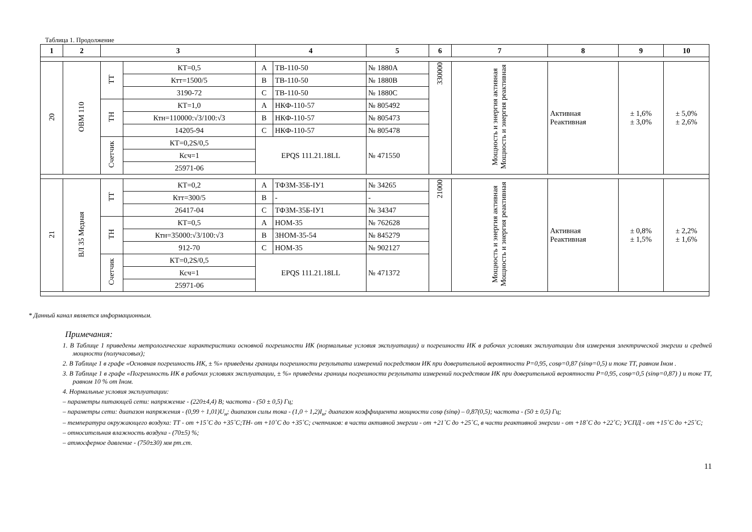Таблица 1. Продолжение
| 1 | 2 | 3 | | 4 | | 5 | 6 | 7 | 8 | 9 | 10 |
| --- | --- | --- | --- | --- | --- | --- | --- | --- | --- | --- | --- |
| 20 | ОВМ 110 | ТТ | КТ=0,5 | A | ТВ-110-50 | № 1880A | 330000 | Мощность и энергия активная Мощность и энергия реактивная | Активная Реактивная | ± 1,6% ± 3,0% | ± 5,0% ± 2,6% |
| | | | Ктт=1500/5 | B | ТВ-110-50 | № 1880B | | | | | |
| | | | 3190-72 | C | ТВ-110-50 | № 1880C | | | | | |
| | | ТН | КТ=1,0 | A | НКФ-110-57 | № 805492 | | | | | |
| | | | Ктн=110000:√3/100:√3 | B | НКФ-110-57 | № 805473 | | | | | |
| | | | 14205-94 | C | НКФ-110-57 | № 805478 | | | | | |
| | | Счетчик | КТ=0,2S/0,5 | EPQS 111.21.18LL | | № 471550 | | | | | |
| | | | Ксч=1 | | | | | | | | |
| | | | 25971-06 | | | | | | | | |
| 21 | ВЛ 35 Медная | ТТ | КТ=0,2 | A | ТФЗМ-35Б-IУ1 | № 34265 | 21000 | Мощность и энергия активная Мощность и энергия реактивная | Активная Реактивная | ± 0,8% ± 1,5% | ± 2,2% ± 1,6% |
| | | | Ктт=300/5 | B | - | - | | | | | |
| | | | 26417-04 | C | ТФЗМ-35Б-IУ1 | № 34347 | | | | | |
| | | ТН | КТ=0,5 | A | НОМ-35 | № 762628 | | | | | |
| | | | Ктн=35000:√3/100:√3 | B | ЗНОМ-35-54 | № 845279 | | | | | |
| | | | 912-70 | C | НОМ-35 | № 902127 | | | | | |
| | | Счетчик | КТ=0,2S/0,5 | EPQS 111.21.18LL | | № 471372 | | | | | |
| | | | Ксч=1 | | | | | | | | |
| | | | 25971-06 | | | | | | | | |
* Данный канал является информационным.
Примечания:
1. В Таблице 1 приведены метрологические характеристики основной погрешности ИК (нормальные условия эксплуатации) и погрешности ИК в рабочих условиях эксплуатации для измерения электрической энергии и средней мощности (получасовых);
2. В Таблице 1 в графе «Основная погрешность ИК, ± %» приведены границы погрешности результата измерений посредством ИК при доверительной вероятности P=0,95, cosφ=0,87 (sinφ=0,5) и токе ТТ, равном Iном .
3. В Таблице 1 в графе «Погрешность ИК в рабочих условиях эксплуатации, ± %» приведены границы погрешности результата измерений посредством ИК при доверительной вероятности P=0,95, cosφ=0,5 (sinφ=0,87) ) и токе ТТ, равном 10 % от Iном.
4. Нормальные условия эксплуатации:
– параметры питающей сети: напряжение - (220±4,4) В; частота - (50 ± 0,5) Гц;
– параметры сети: диапазон напряжения - (0,99 ÷ 1,01)U<sub>н</sub>; диапазон силы тока - (1,0 ÷ 1,2)I<sub>н</sub>; диапазон коэффициента мощности cosφ (sinφ) – 0,87(0,5); частота - (50 ± 0,5) Гц;
– температура окружающего воздуха: ТТ - от +15˚С до +35˚С;ТН- от +10˚С до +35˚С; счетчиков: в части активной энергии - от +21˚С до +25˚С, в части реактивной энергии - от +18˚С до +22˚С; УСПД - от +15˚С до +25˚С;
– относительная влажность воздуха - (70±5) %;
– атмосферное давление - (750±30) мм рт.ст.
11